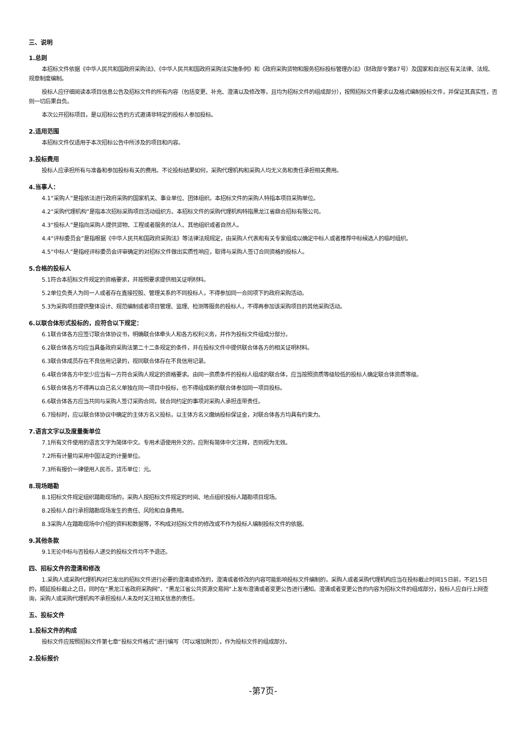三、说明
1.总则
本招标文件依据《中华人民共和国政府采购法》、《中华人民共和国政府采购法实施条例》和《政府采购货物和服务招标投标管理办法》（财政部令第87号）及国家和自治区有关法律、法规、规章制度编制。
投标人应仔细阅读本项目信息公告及招标文件的所有内容（包括变更、补充、澄清以及修改等，且均为招标文件的组成部分），按照招标文件要求以及格式编制投标文件，并保证其真实性，否则一切后果自负。
本次公开招标项目，是以招标公告的方式邀请非特定的投标人参加投标。
2.适用范围
本招标文件仅适用于本次招标公告中所涉及的项目和内容。
3.投标费用
投标人应承担所有与准备和参加投标有关的费用。不论投标结果如何，采购代理机构和采购人均无义务和责任承担相关费用。
4.当事人：
4.1“采购人”是指依法进行政府采购的国家机关、事业单位、团体组织。本招标文件的采购人特指本项目采购单位。
4.2“采购代理机构”是指本次招标采购项目活动组织方。本招标文件的采购代理机构特指黑龙江省鼎合招标有限公司。
4.3“投标人”是指向采购人提供货物、工程或者服务的法人、其他组织或者自然人。
4.4“评标委员会”是指根据《中华人民共和国政府采购法》等法律法规规定，由采购人代表和有关专家组成以确定中标人或者推荐中标候选人的临时组织。
4.5“中标人”是指经评标委员会评审确定的对招标文件做出实质性响应，取得与采购人签订合同资格的投标人。
5.合格的投标人
5.1符合本招标文件规定的资格要求，并按照要求提供相关证明材料。
5.2单位负责人为同一人或者存在直接控股、管理关系的不同投标人，不得参加同一合同项下的政府采购活动。
5.3为采购项目提供整体设计、规范编制或者项目管理、监理、检测等服务的投标人，不得再参加该采购项目的其他采购活动。
6.以联合体形式投标的，应符合以下规定：
6.1联合体各方应签订联合体协议书，明确联合体牵头人和各方权利义务，并作为投标文件组成分部分。
6.2联合体各方均应当具备政府采购法第二十二条规定的条件，并在投标文件中提供联合体各方的相关证明材料。
6.3联合体成员存在不良信用记录的，视同联合体存在不良信用记录。
6.4联合体各方中至少应当有一方符合采购人规定的资格要求。由同一资质条件的投标人组成的联合体，应当按照资质等级较低的投标人确定联合体资质等级。
6.5联合体各方不得再以自己名义单独在同一项目中投标，也不得组成新的联合体参加同一项目投标。
6.6联合体各方应当共同与采购人签订采购合同，就合同约定的事项对采购人承担连带责任。
6.7投标时，应以联合体协议中确定的主体方名义投标，以主体方名义缴纳投标保证金，对联合体各方均具有约束力。
7.语言文字以及度量衡单位
7.1所有文件使用的语言文字为简体中文。专用术语使用外文的，应附有简体中文注释，否则视为无效。
7.2所有计量均采用中国法定的计量单位。
7.3所有报价一律使用人民币，货币单位：元。
8.现场踏勘
8.1招标文件规定组织踏勘现场的，采购人按招标文件规定的时间、地点组织投标人踏勘项目现场。
8.2投标人自行承担踏勘现场发生的责任、风险和自身费用。
8.3采购人在踏勘现场中介绍的资料和数据等，不构成对招标文件的修改或不作为投标人编制投标文件的依据。
9.其他条款
9.1无论中标与否投标人递交的投标文件均不予退还。
四、招标文件的澄清和修改
1.采购人或采购代理机构对已发出的招标文件进行必要的澄清或修改的，澄清或者修改的内容可能影响投标文件编制的，采购人或者采购代理机构应当在投标截止时间15日前，不足15日的，顺延投标截止之日，同时在“黑龙江省政府采购网”、“黑龙江省公共资源交易网”上发布澄清或者变更公告进行通知。澄清或者变更公告的内容为招标文件的组成部分，投标人应自行上网查询，采购人或采购代理机构不承担投标人未及时关注相关信息的责任。
五、投标文件
1.投标文件的构成
投标文件应按照招标文件第七章“投标文件格式”进行编写（可以增加附页），作为投标文件的组成部分。
2.投标报价
-第7页-